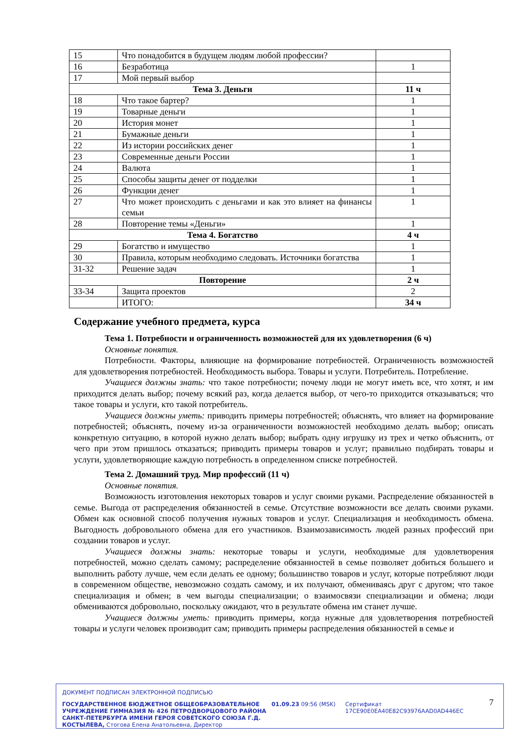| 15 | Что понадобится в будущем людям любой профессии? | |
| 16 | Безработица | 1 |
| 17 | Мой первый выбор | |
| Тема 3. Деньги | | 11 ч |
| 18 | Что такое бартер? | 1 |
| 19 | Товарные деньги | 1 |
| 20 | История монет | 1 |
| 21 | Бумажные деньги | 1 |
| 22 | Из истории российских денег | 1 |
| 23 | Современные деньги России | 1 |
| 24 | Валюта | 1 |
| 25 | Способы защиты денег от подделки | 1 |
| 26 | Функции денег | 1 |
| 27 | Что может происходить с деньгами и как это влияет на финансы семьи | 1 |
| 28 | Повторение темы «Деньги» | 1 |
| Тема 4. Богатство | | 4 ч |
| 29 | Богатство и имущество | 1 |
| 30 | Правила, которым необходимо следовать. Источники богатства | 1 |
| 31-32 | Решение задач | 1 |
| Повторение | | 2 ч |
| 33-34 | Защита проектов | 2 |
| | ИТОГО: | 34 ч |
Содержание учебного предмета, курса
Тема 1. Потребности и ограниченность возможностей для их удовлетворения (6 ч)
Основные понятия.
Потребности. Факторы, влияющие на формирование потребностей. Ограниченность возможностей для удовлетворения потребностей. Необходимость выбора. Товары и услуги. Потребитель. Потребление.
Учащиеся должны знать: что такое потребности; почему люди не могут иметь все, что хотят, и им приходится делать выбор; почему всякий раз, когда делается выбор, от чего-то приходится отказываться; что такое товары и услуги, кто такой потребитель.
Учащиеся должны уметь: приводить примеры потребностей; объяснять, что влияет на формирование потребностей; объяснять, почему из-за ограниченности возможностей необходимо делать выбор; описать конкретную ситуацию, в которой нужно делать выбор; выбрать одну игрушку из трех и четко объяснить, от чего при этом пришлось отказаться; приводить примеры товаров и услуг; правильно подбирать товары и услуги, удовлетворяющие каждую потребность в определенном списке потребностей.
Тема 2. Домашний труд. Мир профессий (11 ч)
Основные понятия.
Возможность изготовления некоторых товаров и услуг своими руками. Распределение обязанностей в семье. Выгода от распределения обязанностей в семье. Отсутствие возможности все делать своими руками. Обмен как основной способ получения нужных товаров и услуг. Специализация и необходимость обмена. Выгодность добровольного обмена для его участников. Взаимозависимость людей разных профессий при создании товаров и услуг.
Учащиеся должны знать: некоторые товары и услуги, необходимые для удовлетворения потребностей, можно сделать самому; распределение обязанностей в семье позволяет добиться большего и выполнить работу лучше, чем если делать ее одному; большинство товаров и услуг, которые потребляют люди в современном обществе, невозможно создать самому, и их получают, обмениваясь друг с другом; что такое специализация и обмен; в чем выгоды специализации; о взаимосвязи специализации и обмена; люди обмениваются добровольно, поскольку ожидают, что в результате обмена им станет лучше.
Учащиеся должны уметь: приводить примеры, когда нужные для удовлетворения потребностей товары и услуги человек производит сам; приводить примеры распределения обязанностей в семье и
ДОКУМЕНТ ПОДПИСАН ЭЛЕКТРОННОЙ ПОДПИСЬЮ
ГОСУДАРСТВЕННОЕ БЮДЖЕТНОЕ ОБЩЕОБРАЗОВАТЕЛЬНОЕ УЧРЕЖДЕНИЕ ГИМНАЗИЯ № 426 ПЕТРОДВОРЦОВОГО РАЙОНА САНКТ-ПЕТЕРБУРГА ИМЕНИ ГЕРОЯ СОВЕТСКОГО СОЮЗА Г.Д. КОСТЫЛЕВА, Стогова Елена Анатольевна, Директор
01.09.23 09:56 (MSK) Сертификат 17CE90E0EA40E82C93976AAD0AD446EC
7